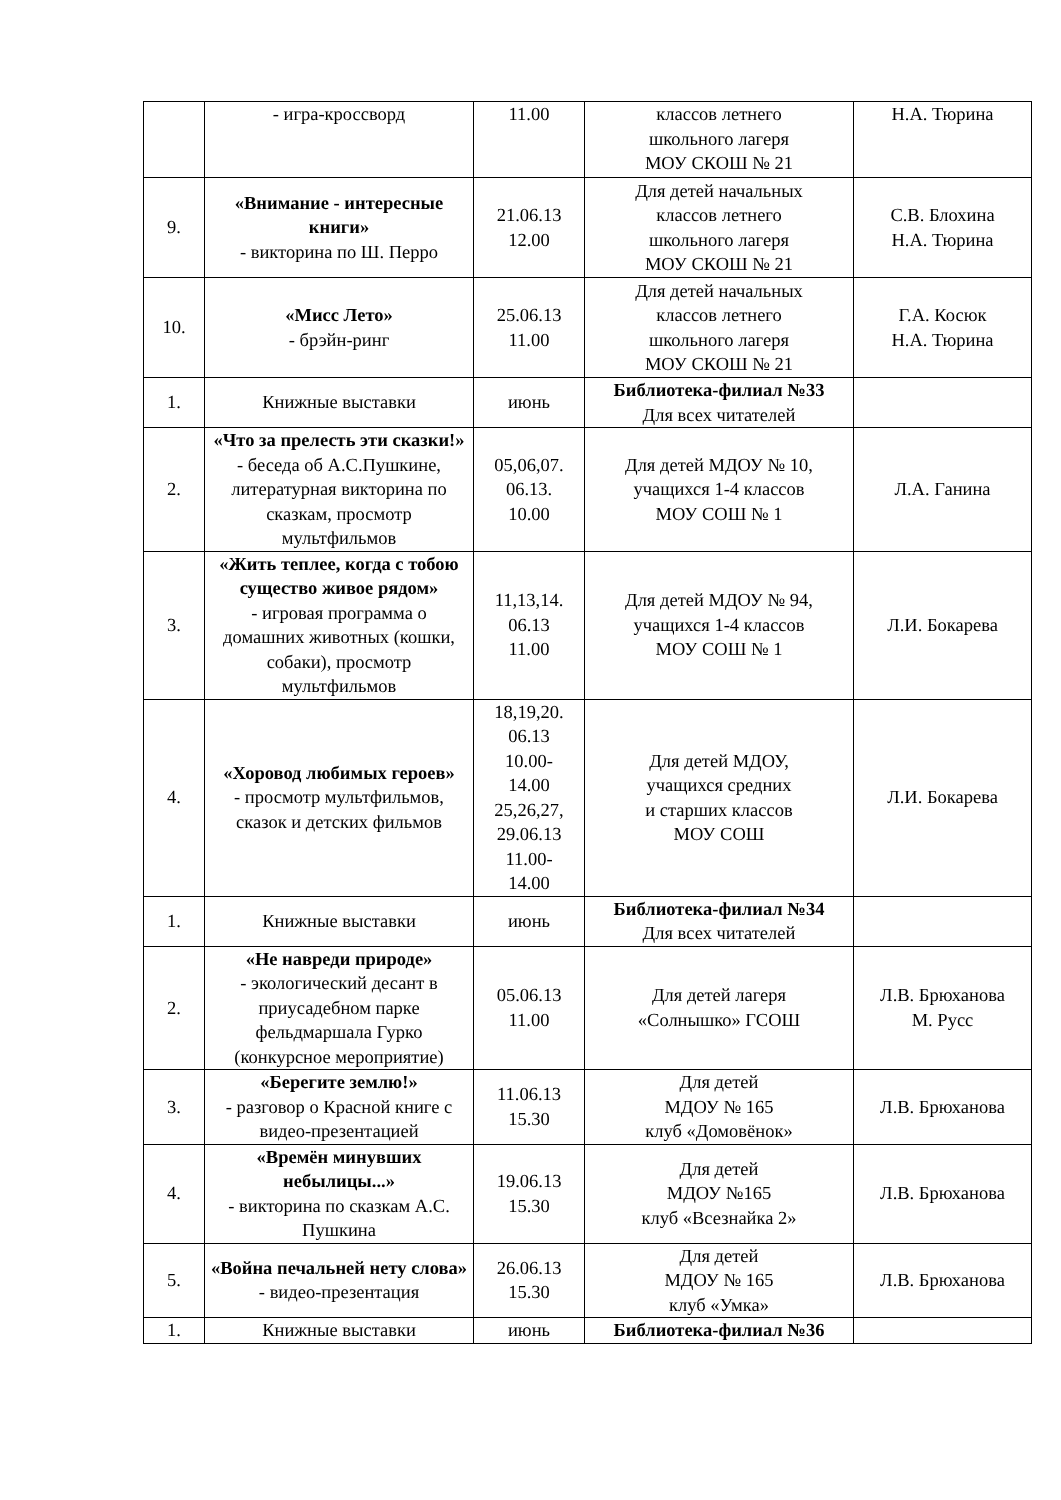| | - игра-кроссворд | 11.00 | классов летнего школьного лагеря МОУ СКОШ № 21 | Н.А. Тюрина |
| 9. | «Внимание - интересные книги» - викторина по Ш. Перро | 21.06.13 12.00 | Для детей начальных классов летнего школьного лагеря МОУ СКОШ № 21 | С.В. Блохина Н.А. Тюрина |
| 10. | «Мисс Лето» - брэйн-ринг | 25.06.13 11.00 | Для детей начальных классов летнего школьного лагеря МОУ СКОШ № 21 | Г.А. Косюк Н.А. Тюрина |
| 1. | Книжные выставки | июнь | Библиотека-филиал №33 Для всех читателей | |
| 2. | «Что за прелесть эти сказки!» - беседа об А.С.Пушкине, литературная викторина по сказкам, просмотр мультфильмов | 05,06,07. 06.13. 10.00 | Для детей МДОУ № 10, учащихся 1-4 классов МОУ СОШ № 1 | Л.А. Ганина |
| 3. | «Жить теплее, когда с тобою существо живое рядом» - игровая программа о домашних животных (кошки, собаки), просмотр мультфильмов | 11,13,14. 06.13 11.00 | Для детей МДОУ № 94, учащихся 1-4 классов МОУ СОШ № 1 | Л.И. Бокарева |
| 4. | «Хоровод любимых героев» - просмотр мультфильмов, сказок и детских фильмов | 18,19,20. 06.13 10.00- 14.00 25,26,27, 29.06.13 11.00- 14.00 | Для детей МДОУ, учащихся средних и старших классов МОУ СОШ | Л.И. Бокарева |
| 1. | Книжные выставки | июнь | Библиотека-филиал №34 Для всех читателей | |
| 2. | «Не навреди природе» - экологический десант в приусадебном парке фельдмаршала Гурко (конкурсное мероприятие) | 05.06.13 11.00 | Для детей лагеря «Солнышко» ГСОШ | Л.В. Брюханова М. Русс |
| 3. | «Берегите землю!» - разговор о Красной книге с видео-презентацией | 11.06.13 15.30 | Для детей МДОУ № 165 клуб «Домовёнок» | Л.В. Брюханова |
| 4. | «Времён минувших небылицы...» - викторина по сказкам А.С. Пушкина | 19.06.13 15.30 | Для детей МДОУ №165 клуб «Всезнайка 2» | Л.В. Брюханова |
| 5. | «Война печальней нету слова» - видео-презентация | 26.06.13 15.30 | Для детей МДОУ № 165 клуб «Умка» | Л.В. Брюханова |
| 1. | Книжные выставки | июнь | Библиотека-филиал №36 | |